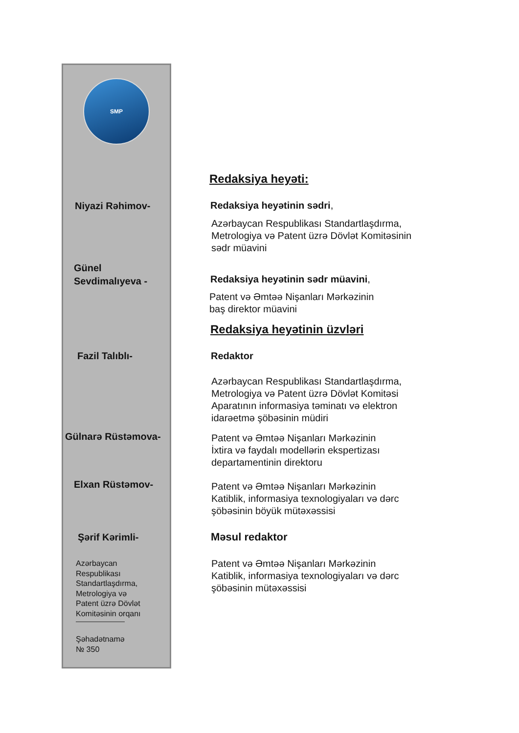SMP
Redaksiya heyəti:
Niyazi Rəhimov- Redaksiya heyətinin sədri,
Azərbaycan Respublikası Standartlaşdırma,
Metrologiya və Patent üzrə Dövlət Komitəsinin
sədr müavini
Günel
Sevdimalıyeva -
Redaksiya heyətinin sədr müavini,
Patent və Əmtəə Nişanları Mərkəzinin
baş direktor müavini
Redaksiya heyətinin üzvləri
Fazil Talıblı- Redaktor
Azərbaycan Respublikası Standartlaşdırma,
Metrologiya və Patent üzrə Dövlət Komitəsi
Aparatının informasiya təminatı və elektron
idarəetmə şöbəsinin müdiri
Gülnarə Rüstəmova-
Patent və Əmtəə Nişanları Mərkəzinin
İxtira və faydalı modellərin ekspertizası
departamentinin direktoru
Elxan Rüstəmov-
Patent və Əmtəə Nişanları Mərkəzinin
Katiblik, informasiya texnologiyaları və dərc
şöbəsinin böyük mütəxəssisi
Şərif Kərimli- Məsul redaktor
Patent və Əmtəə Nişanları Mərkəzinin
Katiblik, informasiya texnologiyaları və dərc
şöbəsinin mütəxəssisi
Azərbaycan
Respublikası
Standartlaşdırma,
Metrologiya və
Patent üzrə Dövlət
Komitəsinin orqanı
Şəhadətnamə
№ 350